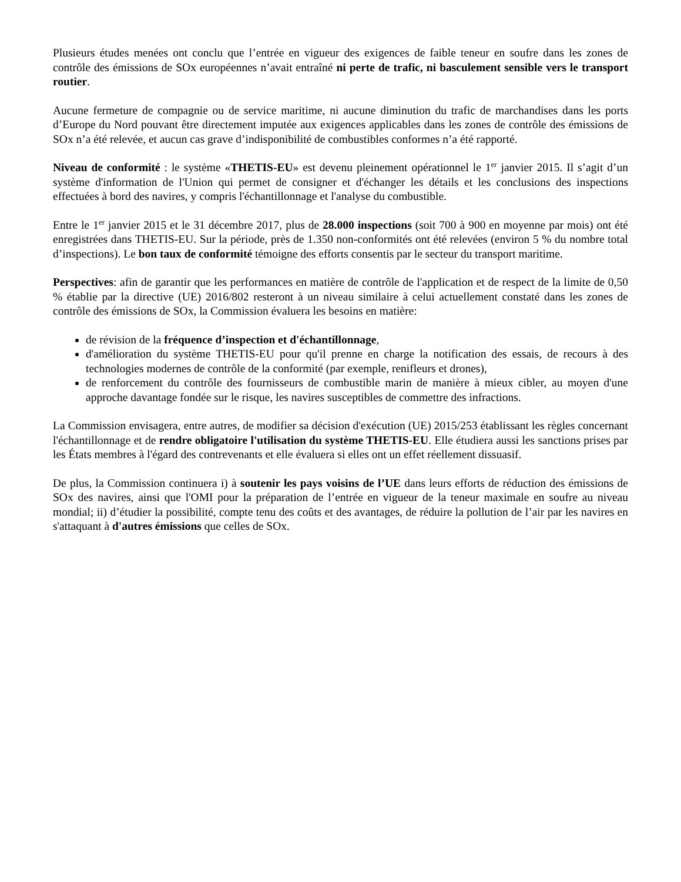Plusieurs études menées ont conclu que l’entrée en vigueur des exigences de faible teneur en soufre dans les zones de contrôle des émissions de SOx européennes n’avait entraîné ni perte de trafic, ni basculement sensible vers le transport routier.
Aucune fermeture de compagnie ou de service maritime, ni aucune diminution du trafic de marchandises dans les ports d’Europe du Nord pouvant être directement imputée aux exigences applicables dans les zones de contrôle des émissions de SOx n’a été relevée, et aucun cas grave d’indisponibilité de combustibles conformes n’a été rapporté.
Niveau de conformité : le système «THETIS-EU» est devenu pleinement opérationnel le 1<sup>er</sup> janvier 2015. Il s’agit d’un système d'information de l'Union qui permet de consigner et d'échanger les détails et les conclusions des inspections effectuées à bord des navires, y compris l'échantillonnage et l'analyse du combustible.
Entre le 1<sup>er</sup> janvier 2015 et le 31 décembre 2017, plus de 28.000 inspections (soit 700 à 900 en moyenne par mois) ont été enregistrées dans THETIS-EU. Sur la période, près de 1.350 non-conformités ont été relevées (environ 5 % du nombre total d’inspections). Le bon taux de conformité témoigne des efforts consentis par le secteur du transport maritime.
Perspectives: afin de garantir que les performances en matière de contrôle de l'application et de respect de la limite de 0,50 % établie par la directive (UE) 2016/802 resteront à un niveau similaire à celui actuellement constaté dans les zones de contrôle des émissions de SOx, la Commission évaluera les besoins en matière:
de révision de la fréquence d’inspection et d'échantillonnage,
d'amélioration du système THETIS-EU pour qu'il prenne en charge la notification des essais, de recours à des technologies modernes de contrôle de la conformité (par exemple, renifleurs et drones),
de renforcement du contrôle des fournisseurs de combustible marin de manière à mieux cibler, au moyen d'une approche davantage fondée sur le risque, les navires susceptibles de commettre des infractions.
La Commission envisagera, entre autres, de modifier sa décision d'exécution (UE) 2015/253 établissant les règles concernant l'échantillonnage et de rendre obligatoire l'utilisation du système THETIS-EU. Elle étudiera aussi les sanctions prises par les États membres à l'égard des contrevenants et elle évaluera si elles ont un effet réellement dissuasif.
De plus, la Commission continuera i) à soutenir les pays voisins de l’UE dans leurs efforts de réduction des émissions de SOx des navires, ainsi que l'OMI pour la préparation de l’entrée en vigueur de la teneur maximale en soufre au niveau mondial; ii) d’étudier la possibilité, compte tenu des coûts et des avantages, de réduire la pollution de l’air par les navires en s'attaquant à d'autres émissions que celles de SOx.